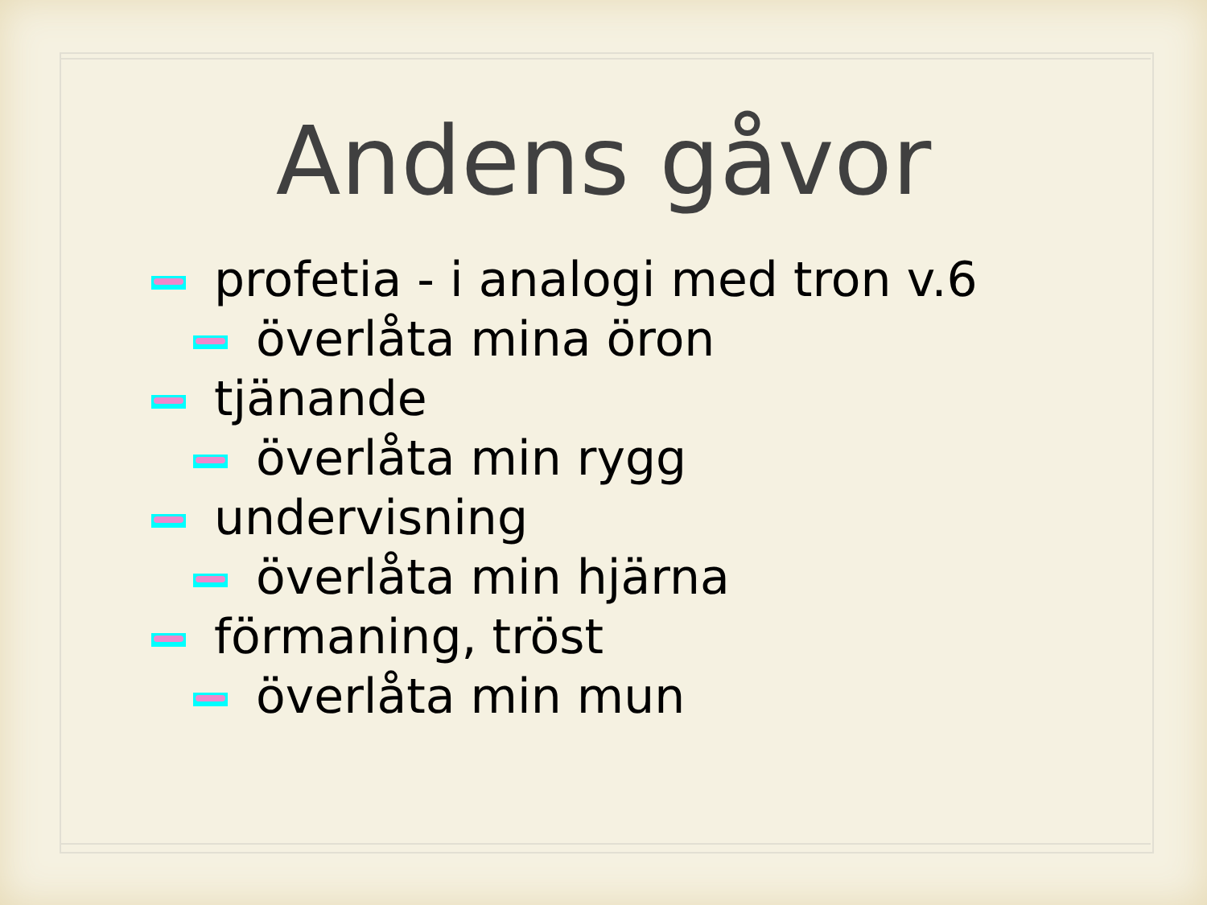Andens gåvor
profetia - i analogi med tron v.6
överlåta mina öron
tjänande
överlåta min rygg
undervisning
överlåta min hjärna
förmaning, tröst
överlåta min mun